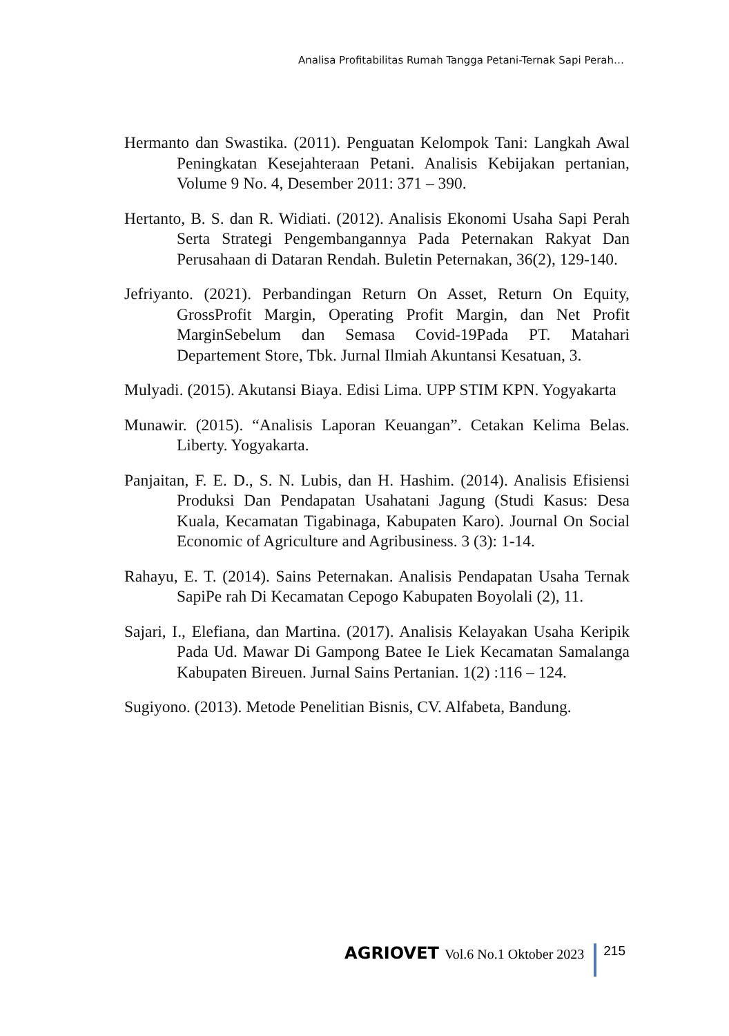Analisa Profitabilitas Rumah Tangga Petani-Ternak Sapi Perah…
Hermanto dan Swastika. (2011). Penguatan Kelompok Tani: Langkah Awal Peningkatan Kesejahteraan Petani. Analisis Kebijakan pertanian, Volume 9 No. 4, Desember 2011: 371 – 390.
Hertanto, B. S. dan R. Widiati. (2012). Analisis Ekonomi Usaha Sapi Perah Serta Strategi Pengembangannya Pada Peternakan Rakyat Dan Perusahaan di Dataran Rendah. Buletin Peternakan, 36(2), 129-140.
Jefriyanto. (2021). Perbandingan Return On Asset, Return On Equity, GrossProfit Margin, Operating Profit Margin, dan Net Profit MarginSebelum dan Semasa Covid-19Pada PT. Matahari Departement Store, Tbk. Jurnal Ilmiah Akuntansi Kesatuan, 3.
Mulyadi. (2015). Akutansi Biaya. Edisi Lima. UPP STIM KPN. Yogyakarta
Munawir. (2015). “Analisis Laporan Keuangan”. Cetakan Kelima Belas. Liberty. Yogyakarta.
Panjaitan, F. E. D., S. N. Lubis, dan H. Hashim. (2014). Analisis Efisiensi Produksi Dan Pendapatan Usahatani Jagung (Studi Kasus: Desa Kuala, Kecamatan Tigabinaga, Kabupaten Karo). Journal On Social Economic of Agriculture and Agribusiness. 3 (3): 1-14.
Rahayu, E. T. (2014). Sains Peternakan. Analisis Pendapatan Usaha Ternak SapiPe rah Di Kecamatan Cepogo Kabupaten Boyolali (2), 11.
Sajari, I., Elefiana, dan Martina. (2017). Analisis Kelayakan Usaha Keripik Pada Ud. Mawar Di Gampong Batee Ie Liek Kecamatan Samalanga Kabupaten Bireuen. Jurnal Sains Pertanian. 1(2) :116 – 124.
Sugiyono. (2013). Metode Penelitian Bisnis, CV. Alfabeta, Bandung.
AGRIOVET Vol.6 No.1 Oktober 2023 215